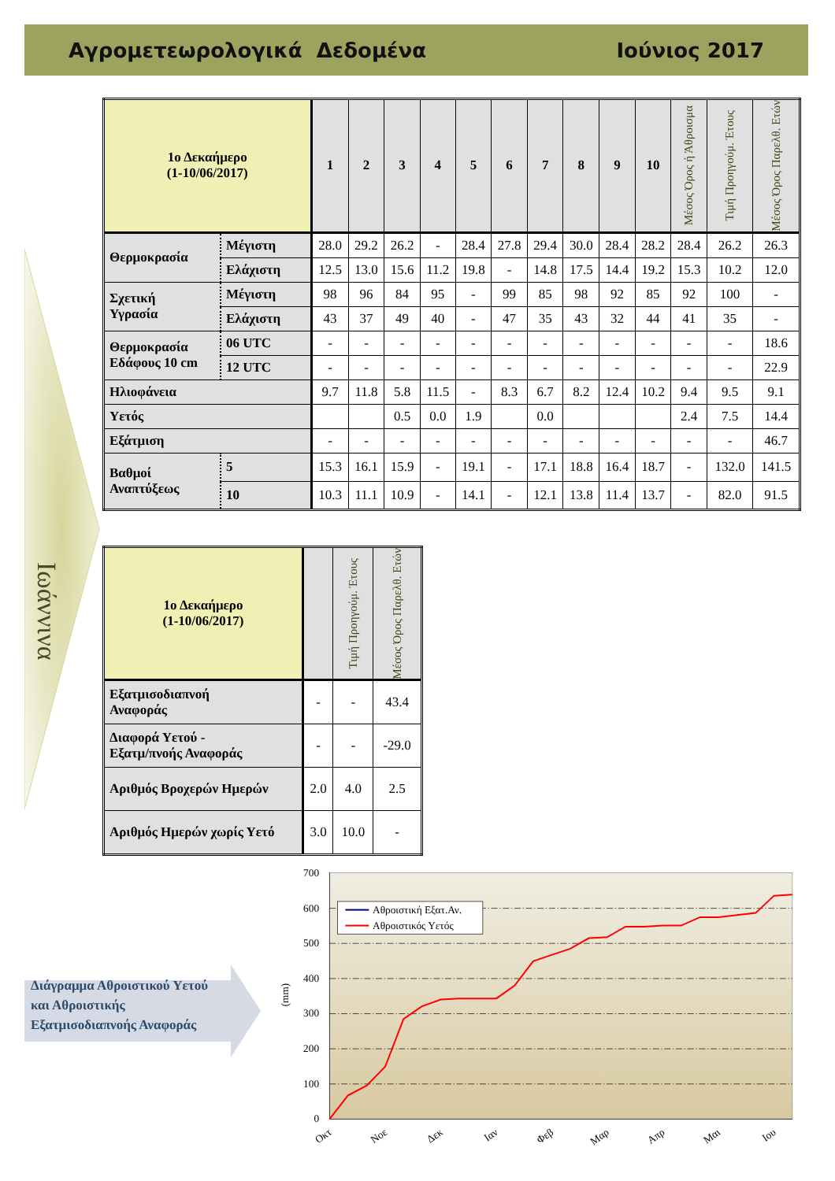Αγρομετεωρολογικά Δεδομένα Ιούνιος 2017
Ιωάννινα
| 1ο Δεκαήμερο (1-10/06/2017) | | 1 | 2 | 3 | 4 | 5 | 6 | 7 | 8 | 9 | 10 | Μέσος Όρος ή Άθροισμα | Τιμή Προηγούμ. Έτους | Μέσος Όρος Παρελθ. Ετών |
| Θερμοκρασία | Μέγιστη | 28.0 | 29.2 | 26.2 | - | 28.4 | 27.8 | 29.4 | 30.0 | 28.4 | 28.2 | 28.4 | 26.2 | 26.3 |
| | Ελάχιστη | 12.5 | 13.0 | 15.6 | 11.2 | 19.8 | - | 14.8 | 17.5 | 14.4 | 19.2 | 15.3 | 10.2 | 12.0 |
| Σχετική Υγρασία | Μέγιστη | 98 | 96 | 84 | 95 | - | 99 | 85 | 98 | 92 | 85 | 92 | 100 | - |
| | Ελάχιστη | 43 | 37 | 49 | 40 | - | 47 | 35 | 43 | 32 | 44 | 41 | 35 | - |
| Θερμοκρασία Εδάφους 10 cm | 06 UTC | - | - | - | - | - | - | - | - | - | - | - | - | 18.6 |
| | 12 UTC | - | - | - | - | - | - | - | - | - | - | - | - | 22.9 |
| Ηλιοφάνεια | | 9.7 | 11.8 | 5.8 | 11.5 | - | 8.3 | 6.7 | 8.2 | 12.4 | 10.2 | 9.4 | 9.5 | 9.1 |
| Υετός | | | | 0.5 | 0.0 | 1.9 | | 0.0 | | | | 2.4 | 7.5 | 14.4 |
| Εξάτμιση | | - | - | - | - | - | - | - | - | - | - | - | - | 46.7 |
| Βαθμοί Αναπτύξεως | 5 | 15.3 | 16.1 | 15.9 | - | 19.1 | - | 17.1 | 18.8 | 16.4 | 18.7 | - | 132.0 | 141.5 |
| | 10 | 10.3 | 11.1 | 10.9 | - | 14.1 | - | 12.1 | 13.8 | 11.4 | 13.7 | - | 82.0 | 91.5 |
| 1ο Δεκαήμερο (1-10/06/2017) | | Τιμή Προηγούμ. Έτους | Μέσος Όρος Παρελθ. Ετών |
| Εξατμισοδιαπνοή Αναφοράς | - | - | 43.4 |
| Διαφορά Υετού - Εξατμ/πνοής Αναφοράς | - | - | -29.0 |
| Αριθμός Βροχερών Ημερών | 2.0 | 4.0 | 2.5 |
| Αριθμός Ημερών χωρίς Υετό | 3.0 | 10.0 | - |
Διάγραμμα Αθροιστικού Υετού
και Αθροιστικής
Εξατμισοδιαπνοής Αναφοράς
700
600
500
400
300
200
100
0
(mm)
Οκτ
Νοε
Δεκ
Ιαν
Φεβ
Μαρ
Απρ
Μαι
Ιου
Αθροιστική Εξατ.Αν.
Αθροιστικός Υετός